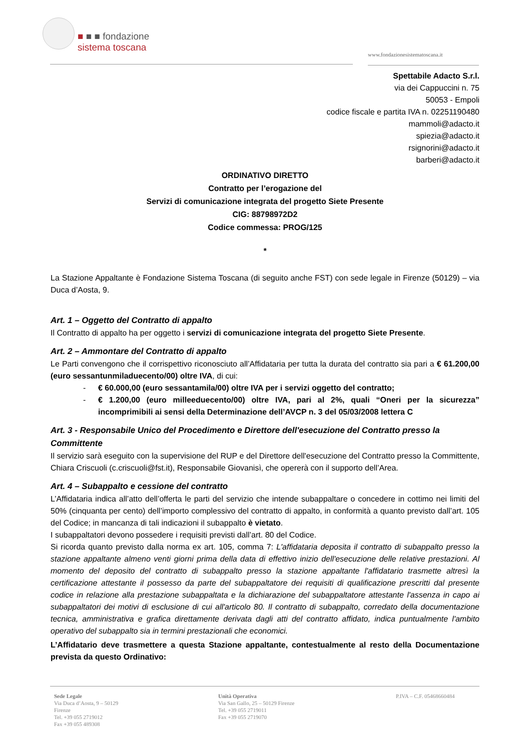■ ■ ■ fondazione
sistema toscana
www.fondazionesistematoscana.it
Spettabile Adacto S.r.l.
via dei Cappuccini n. 75
50053 - Empoli
codice fiscale e partita IVA n. 02251190480
mammoli@adacto.it
spiezia@adacto.it
rsignorini@adacto.it
barberi@adacto.it
ORDINATIVO DIRETTO
Contratto per l’erogazione del
Servizi di comunicazione integrata del progetto Siete Presente
CIG: 88798972D2
Codice commessa: PROG/125
*
La Stazione Appaltante è Fondazione Sistema Toscana (di seguito anche FST) con sede legale in Firenze (50129) – via Duca d’Aosta, 9.
Art. 1 – Oggetto del Contratto di appalto
Il Contratto di appalto ha per oggetto i servizi di comunicazione integrata del progetto Siete Presente.
Art. 2 – Ammontare del Contratto di appalto
Le Parti convengono che il corrispettivo riconosciuto all’Affidataria per tutta la durata del contratto sia pari a € 61.200,00 (euro sessantunmiladuecento/00) oltre IVA, di cui:
- € 60.000,00 (euro sessantamila/00) oltre IVA per i servizi oggetto del contratto;
- € 1.200,00 (euro milleeduecento/00) oltre IVA, pari al 2%, quali “Oneri per la sicurezza” incomprimibili ai sensi della Determinazione dell’AVCP n. 3 del 05/03/2008 lettera C
Art. 3 - Responsabile Unico del Procedimento e Direttore dell'esecuzione del Contratto presso la Committente
Il servizio sarà eseguito con la supervisione del RUP e del Direttore dell'esecuzione del Contratto presso la Committente, Chiara Criscuoli (c.criscuoli@fst.it), Responsabile Giovanisì, che opererà con il supporto dell’Area.
Art. 4 – Subappalto e cessione del contratto
L’Affidataria indica all’atto dell’offerta le parti del servizio che intende subappaltare o concedere in cottimo nei limiti del 50% (cinquanta per cento) dell’importo complessivo del contratto di appalto, in conformità a quanto previsto dall’art. 105 del Codice; in mancanza di tali indicazioni il subappalto è vietato.
I subappaltatori devono possedere i requisiti previsti dall’art. 80 del Codice.
Si ricorda quanto previsto dalla norma ex art. 105, comma 7: L'affidataria deposita il contratto di subappalto presso la stazione appaltante almeno venti giorni prima della data di effettivo inizio dell'esecuzione delle relative prestazioni. Al momento del deposito del contratto di subappalto presso la stazione appaltante l'affidatario trasmette altresì la certificazione attestante il possesso da parte del subappaltatore dei requisiti di qualificazione prescritti dal presente codice in relazione alla prestazione subappaltata e la dichiarazione del subappaltatore attestante l'assenza in capo ai subappaltatori dei motivi di esclusione di cui all'articolo 80. Il contratto di subappalto, corredato della documentazione tecnica, amministrativa e grafica direttamente derivata dagli atti del contratto affidato, indica puntualmente l'ambito operativo del subappalto sia in termini prestazionali che economici.
L’Affidatario deve trasmettere a questa Stazione appaltante, contestualmente al resto della Documentazione prevista da questo Ordinativo:
Sede Legale
Via Duca d’Aosta, 9 – 50129
Firenze
Tel. +39 055 2719012
Fax +39 055 489308
Unità Operativa
Via San Gallo, 25 – 50129 Firenze
Tel. +39 055 2719011
Fax +39 055 2719070
P.IVA – C.F. 05468660484